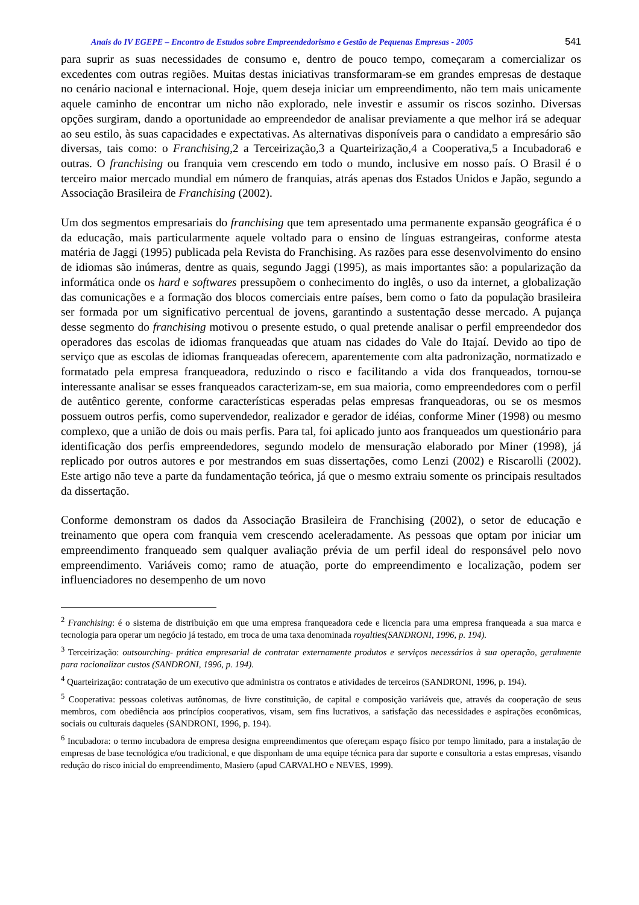Anais do IV EGEPE – Encontro de Estudos sobre Empreendedorismo e Gestão de Pequenas Empresas - 2005 541
para suprir as suas necessidades de consumo e, dentro de pouco tempo, começaram a comercializar os excedentes com outras regiões. Muitas destas iniciativas transformaram-se em grandes empresas de destaque no cenário nacional e internacional. Hoje, quem deseja iniciar um empreendimento, não tem mais unicamente aquele caminho de encontrar um nicho não explorado, nele investir e assumir os riscos sozinho. Diversas opções surgiram, dando a oportunidade ao empreendedor de analisar previamente a que melhor irá se adequar ao seu estilo, às suas capacidades e expectativas. As alternativas disponíveis para o candidato a empresário são diversas, tais como: o Franchising,2 a Terceirização,3 a Quarteirização,4 a Cooperativa,5 a Incubadora6 e outras. O franchising ou franquia vem crescendo em todo o mundo, inclusive em nosso país. O Brasil é o terceiro maior mercado mundial em número de franquias, atrás apenas dos Estados Unidos e Japão, segundo a Associação Brasileira de Franchising (2002).
Um dos segmentos empresariais do franchising que tem apresentado uma permanente expansão geográfica é o da educação, mais particularmente aquele voltado para o ensino de línguas estrangeiras, conforme atesta matéria de Jaggi (1995) publicada pela Revista do Franchising. As razões para esse desenvolvimento do ensino de idiomas são inúmeras, dentre as quais, segundo Jaggi (1995), as mais importantes são: a popularização da informática onde os hard e softwares pressupõem o conhecimento do inglês, o uso da internet, a globalização das comunicações e a formação dos blocos comerciais entre países, bem como o fato da população brasileira ser formada por um significativo percentual de jovens, garantindo a sustentação desse mercado. A pujança desse segmento do franchising motivou o presente estudo, o qual pretende analisar o perfil empreendedor dos operadores das escolas de idiomas franqueadas que atuam nas cidades do Vale do Itajaí. Devido ao tipo de serviço que as escolas de idiomas franqueadas oferecem, aparentemente com alta padronização, normatizado e formatado pela empresa franqueadora, reduzindo o risco e facilitando a vida dos franqueados, tornou-se interessante analisar se esses franqueados caracterizam-se, em sua maioria, como empreendedores com o perfil de autêntico gerente, conforme características esperadas pelas empresas franqueadoras, ou se os mesmos possuem outros perfis, como supervendedor, realizador e gerador de idéias, conforme Miner (1998) ou mesmo complexo, que a união de dois ou mais perfis. Para tal, foi aplicado junto aos franqueados um questionário para identificação dos perfis empreendedores, segundo modelo de mensuração elaborado por Miner (1998), já replicado por outros autores e por mestrandos em suas dissertações, como Lenzi (2002) e Riscarolli (2002). Este artigo não teve a parte da fundamentação teórica, já que o mesmo extraiu somente os principais resultados da dissertação.
Conforme demonstram os dados da Associação Brasileira de Franchising (2002), o setor de educação e treinamento que opera com franquia vem crescendo aceleradamente. As pessoas que optam por iniciar um empreendimento franqueado sem qualquer avaliação prévia de um perfil ideal do responsável pelo novo empreendimento. Variáveis como; ramo de atuação, porte do empreendimento e localização, podem ser influenciadores no desempenho de um novo
<sup>2</sup> Franchising: é o sistema de distribuição em que uma empresa franqueadora cede e licencia para uma empresa franqueada a sua marca e tecnologia para operar um negócio já testado, em troca de uma taxa denominada royalties(SANDRONI, 1996, p. 194).
<sup>3</sup> Terceirização: outsourching- prática empresarial de contratar externamente produtos e serviços necessários à sua operação, geralmente para racionalizar custos (SANDRONI, 1996, p. 194).
<sup>4</sup> Quarteirização: contratação de um executivo que administra os contratos e atividades de terceiros (SANDRONI, 1996, p. 194).
<sup>5</sup> Cooperativa: pessoas coletivas autônomas, de livre constituição, de capital e composição variáveis que, através da cooperação de seus membros, com obediência aos princípios cooperativos, visam, sem fins lucrativos, a satisfação das necessidades e aspirações econômicas, sociais ou culturais daqueles (SANDRONI, 1996, p. 194).
<sup>6</sup> Incubadora: o termo incubadora de empresa designa empreendimentos que ofereçam espaço físico por tempo limitado, para a instalação de empresas de base tecnológica e/ou tradicional, e que disponham de uma equipe técnica para dar suporte e consultoria a estas empresas, visando redução do risco inicial do empreendimento, Masiero (apud CARVALHO e NEVES, 1999).